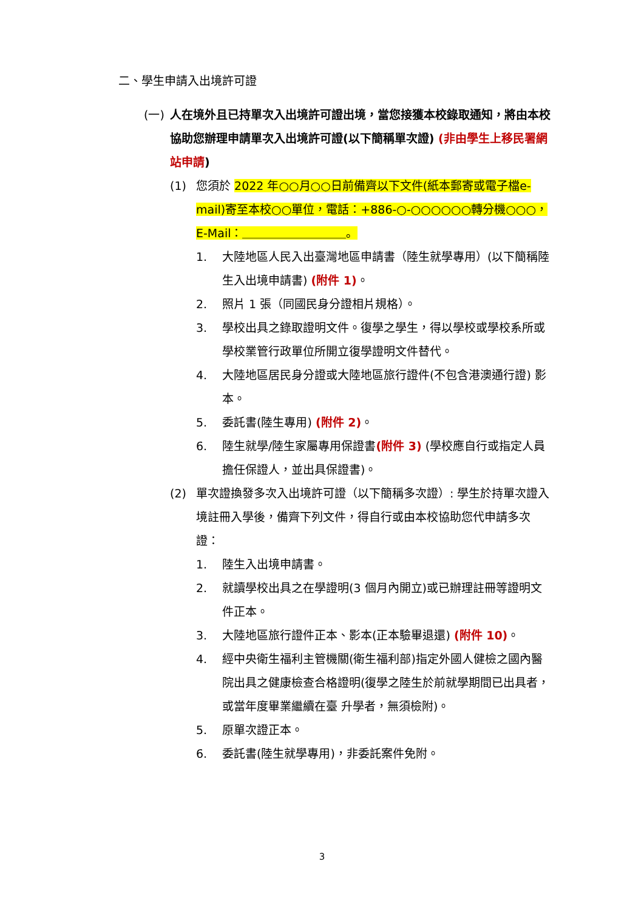二、學生申請入出境許可證
(一) 人在境外且已持單次入出境許可證出境，當您接獲本校錄取通知，將由本校協助您辦理申請單次入出境許可證(以下簡稱單次證) (非由學生上移民署網站申請)
(1) 您須於 2022 年○○月○○日前備齊以下文件(紙本郵寄或電子檔e-mail)寄至本校○○單位，電話：+886-○-○○○○○○轉分機○○○，E-Mail：＿＿＿＿＿＿＿＿＿。
1. 大陸地區人民入出臺灣地區申請書（陸生就學專用）(以下簡稱陸生入出境申請書) (附件 1)。
2. 照片 1 張（同國民身分證相片規格）。
3. 學校出具之錄取證明文件。復學之學生，得以學校或學校系所或學校業管行政單位所開立復學證明文件替代。
4. 大陸地區居民身分證或大陸地區旅行證件(不包含港澳通行證) 影本。
5. 委託書(陸生專用) (附件 2)。
6. 陸生就學/陸生家屬專用保證書(附件 3) (學校應自行或指定人員擔任保證人，並出具保證書)。
(2) 單次證換發多次入出境許可證（以下簡稱多次證）: 學生於持單次證入境註冊入學後，備齊下列文件，得自行或由本校協助您代申請多次證：
1. 陸生入出境申請書。
2. 就讀學校出具之在學證明(3 個月內開立)或已辦理註冊等證明文件正本。
3. 大陸地區旅行證件正本、影本(正本驗畢退還) (附件 10)。
4. 經中央衛生福利主管機關(衛生福利部)指定外國人健檢之國內醫院出具之健康檢查合格證明(復學之陸生於前就學期間已出具者，或當年度畢業繼續在臺 升學者，無須檢附)。
5. 原單次證正本。
6. 委託書(陸生就學專用)，非委託案件免附。
3